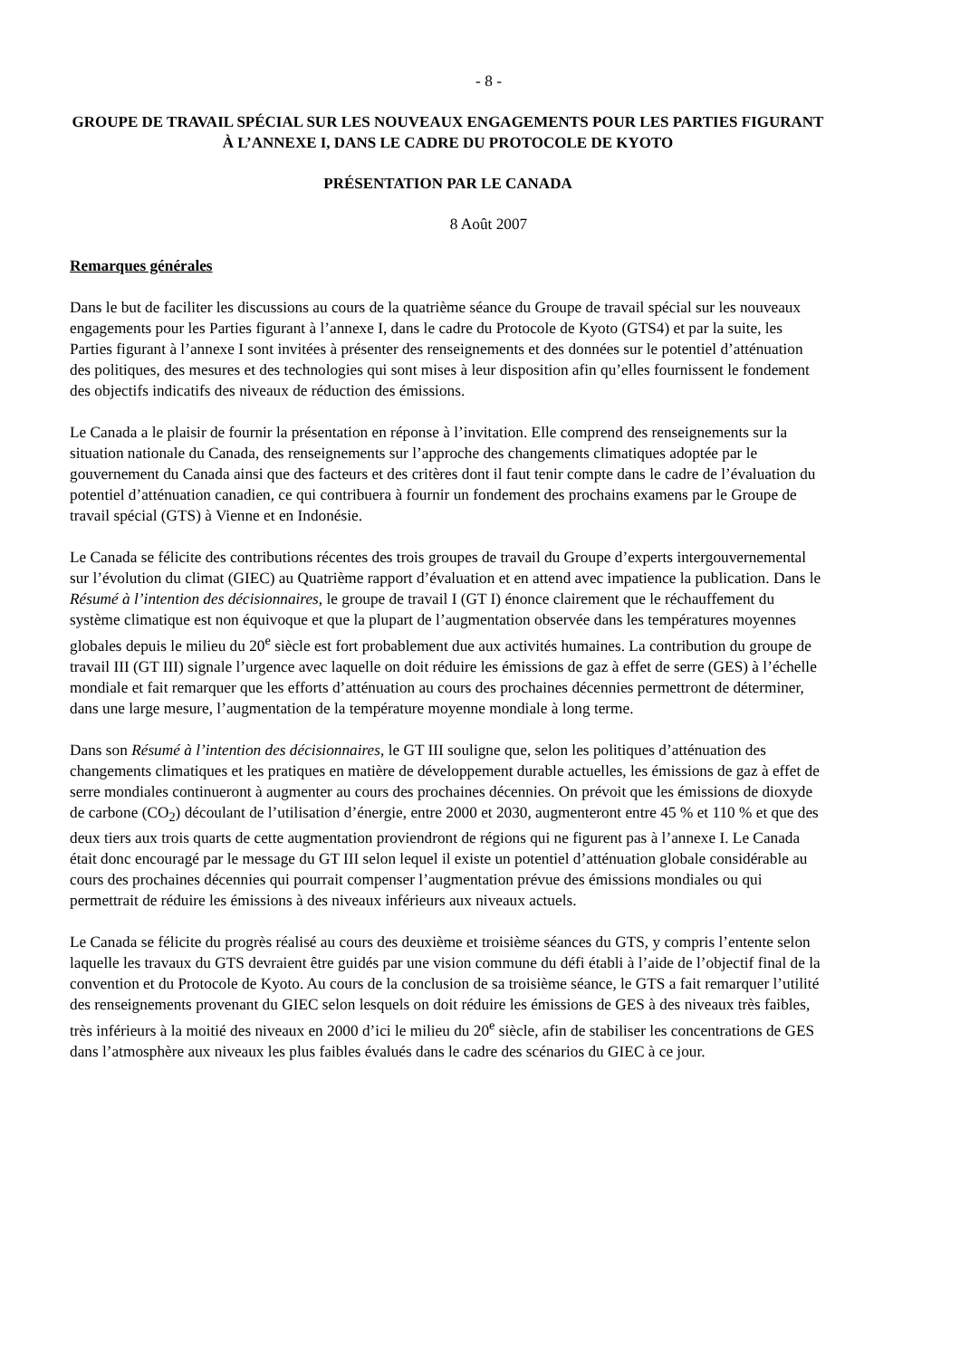- 8 -
GROUPE DE TRAVAIL SPÉCIAL SUR LES NOUVEAUX ENGAGEMENTS POUR LES PARTIES FIGURANT À L’ANNEXE I, DANS LE CADRE DU PROTOCOLE DE KYOTO
PRÉSENTATION PAR LE CANADA
8 Août 2007
Remarques générales
Dans le but de faciliter les discussions au cours de la quatrième séance du Groupe de travail spécial sur les nouveaux engagements pour les Parties figurant à l’annexe I, dans le cadre du Protocole de Kyoto (GTS4) et par la suite, les Parties figurant à l’annexe I sont invitées à présenter des renseignements et des données sur le potentiel d’atténuation des politiques, des mesures et des technologies qui sont mises à leur disposition afin qu’elles fournissent le fondement des objectifs indicatifs des niveaux de réduction des émissions.
Le Canada a le plaisir de fournir la présentation en réponse à l’invitation. Elle comprend des renseignements sur la situation nationale du Canada, des renseignements sur l’approche des changements climatiques adoptée par le gouvernement du Canada ainsi que des facteurs et des critères dont il faut tenir compte dans le cadre de l’évaluation du potentiel d’atténuation canadien, ce qui contribuera à fournir un fondement des prochains examens par le Groupe de travail spécial (GTS) à Vienne et en Indonésie.
Le Canada se félicite des contributions récentes des trois groupes de travail du Groupe d’experts intergouvernemental sur l’évolution du climat (GIEC) au Quatrième rapport d’évaluation et en attend avec impatience la publication. Dans le Résumé à l’intention des décisionnaires, le groupe de travail I (GT I) énonce clairement que le réchauffement du système climatique est non équivoque et que la plupart de l’augmentation observée dans les températures moyennes globales depuis le milieu du 20<sup>e</sup> siècle est fort probablement due aux activités humaines. La contribution du groupe de travail III (GT III) signale l’urgence avec laquelle on doit réduire les émissions de gaz à effet de serre (GES) à l’échelle mondiale et fait remarquer que les efforts d’atténuation au cours des prochaines décennies permettront de déterminer, dans une large mesure, l’augmentation de la température moyenne mondiale à long terme.
Dans son Résumé à l’intention des décisionnaires, le GT III souligne que, selon les politiques d’atténuation des changements climatiques et les pratiques en matière de développement durable actuelles, les émissions de gaz à effet de serre mondiales continueront à augmenter au cours des prochaines décennies. On prévoit que les émissions de dioxyde de carbone (CO<sub>2</sub>) découlant de l’utilisation d’énergie, entre 2000 et 2030, augmenteront entre 45 % et 110 % et que des deux tiers aux trois quarts de cette augmentation proviendront de régions qui ne figurent pas à l’annexe I. Le Canada était donc encouragé par le message du GT III selon lequel il existe un potentiel d’atténuation globale considérable au cours des prochaines décennies qui pourrait compenser l’augmentation prévue des émissions mondiales ou qui permettrait de réduire les émissions à des niveaux inférieurs aux niveaux actuels.
Le Canada se félicite du progrès réalisé au cours des deuxième et troisième séances du GTS, y compris l’entente selon laquelle les travaux du GTS devraient être guidés par une vision commune du défi établi à l’aide de l’objectif final de la convention et du Protocole de Kyoto. Au cours de la conclusion de sa troisième séance, le GTS a fait remarquer l’utilité des renseignements provenant du GIEC selon lesquels on doit réduire les émissions de GES à des niveaux très faibles, très inférieurs à la moitié des niveaux en 2000 d’ici le milieu du 20<sup>e</sup> siècle, afin de stabiliser les concentrations de GES dans l’atmosphère aux niveaux les plus faibles évalués dans le cadre des scénarios du GIEC à ce jour.